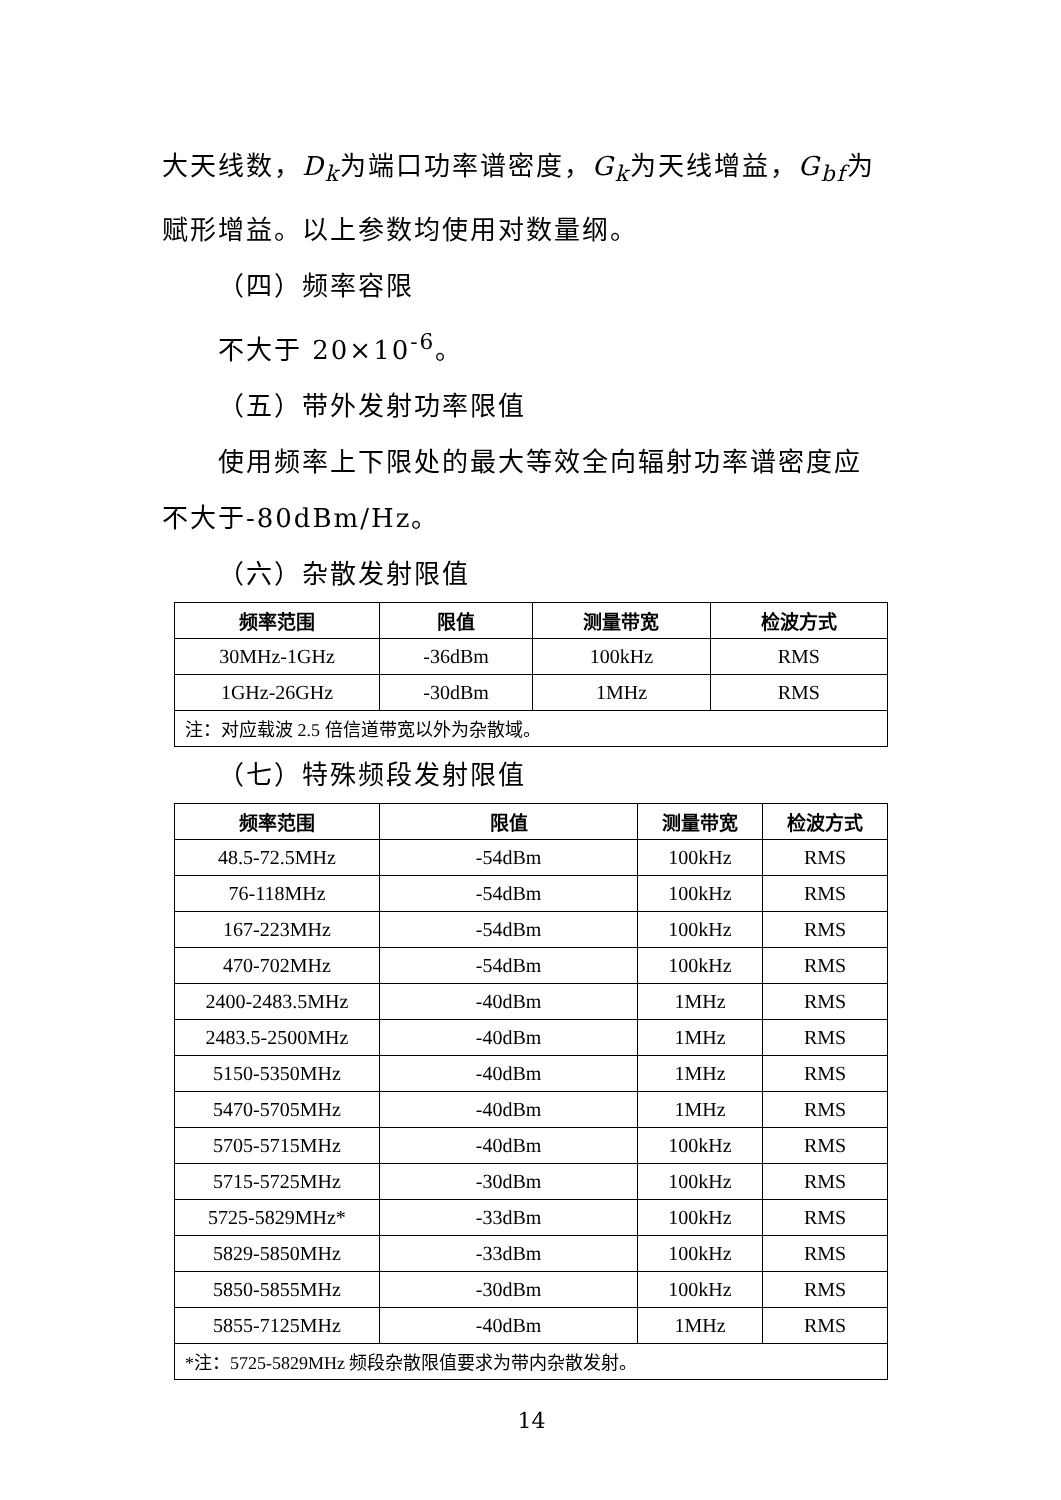大天线数，D<sub>k</sub>为端口功率谱密度，G<sub>k</sub>为天线增益，G<sub>bf</sub>为赋形增益。以上参数均使用对数量纲。
（四）频率容限
不大于 20×10<sup>-6</sup>。
（五）带外发射功率限值
使用频率上下限处的最大等效全向辐射功率谱密度应
不大于-80dBm/Hz。
（六）杂散发射限值
| 频率范围 | 限值 | 测量带宽 | 检波方式 |
| --- | --- | --- | --- |
| 30MHz-1GHz | -36dBm | 100kHz | RMS |
| 1GHz-26GHz | -30dBm | 1MHz | RMS |
| 注：对应载波 2.5 倍信道带宽以外为杂散域。 | | | |
（七）特殊频段发射限值
| 频率范围 | 限值 | 测量带宽 | 检波方式 |
| --- | --- | --- | --- |
| 48.5-72.5MHz | -54dBm | 100kHz | RMS |
| 76-118MHz | -54dBm | 100kHz | RMS |
| 167-223MHz | -54dBm | 100kHz | RMS |
| 470-702MHz | -54dBm | 100kHz | RMS |
| 2400-2483.5MHz | -40dBm | 1MHz | RMS |
| 2483.5-2500MHz | -40dBm | 1MHz | RMS |
| 5150-5350MHz | -40dBm | 1MHz | RMS |
| 5470-5705MHz | -40dBm | 1MHz | RMS |
| 5705-5715MHz | -40dBm | 100kHz | RMS |
| 5715-5725MHz | -30dBm | 100kHz | RMS |
| 5725-5829MHz* | -33dBm | 100kHz | RMS |
| 5829-5850MHz | -33dBm | 100kHz | RMS |
| 5850-5855MHz | -30dBm | 100kHz | RMS |
| 5855-7125MHz | -40dBm | 1MHz | RMS |
| *注：5725-5829MHz 频段杂散限值要求为带内杂散发射。 | | | |
14